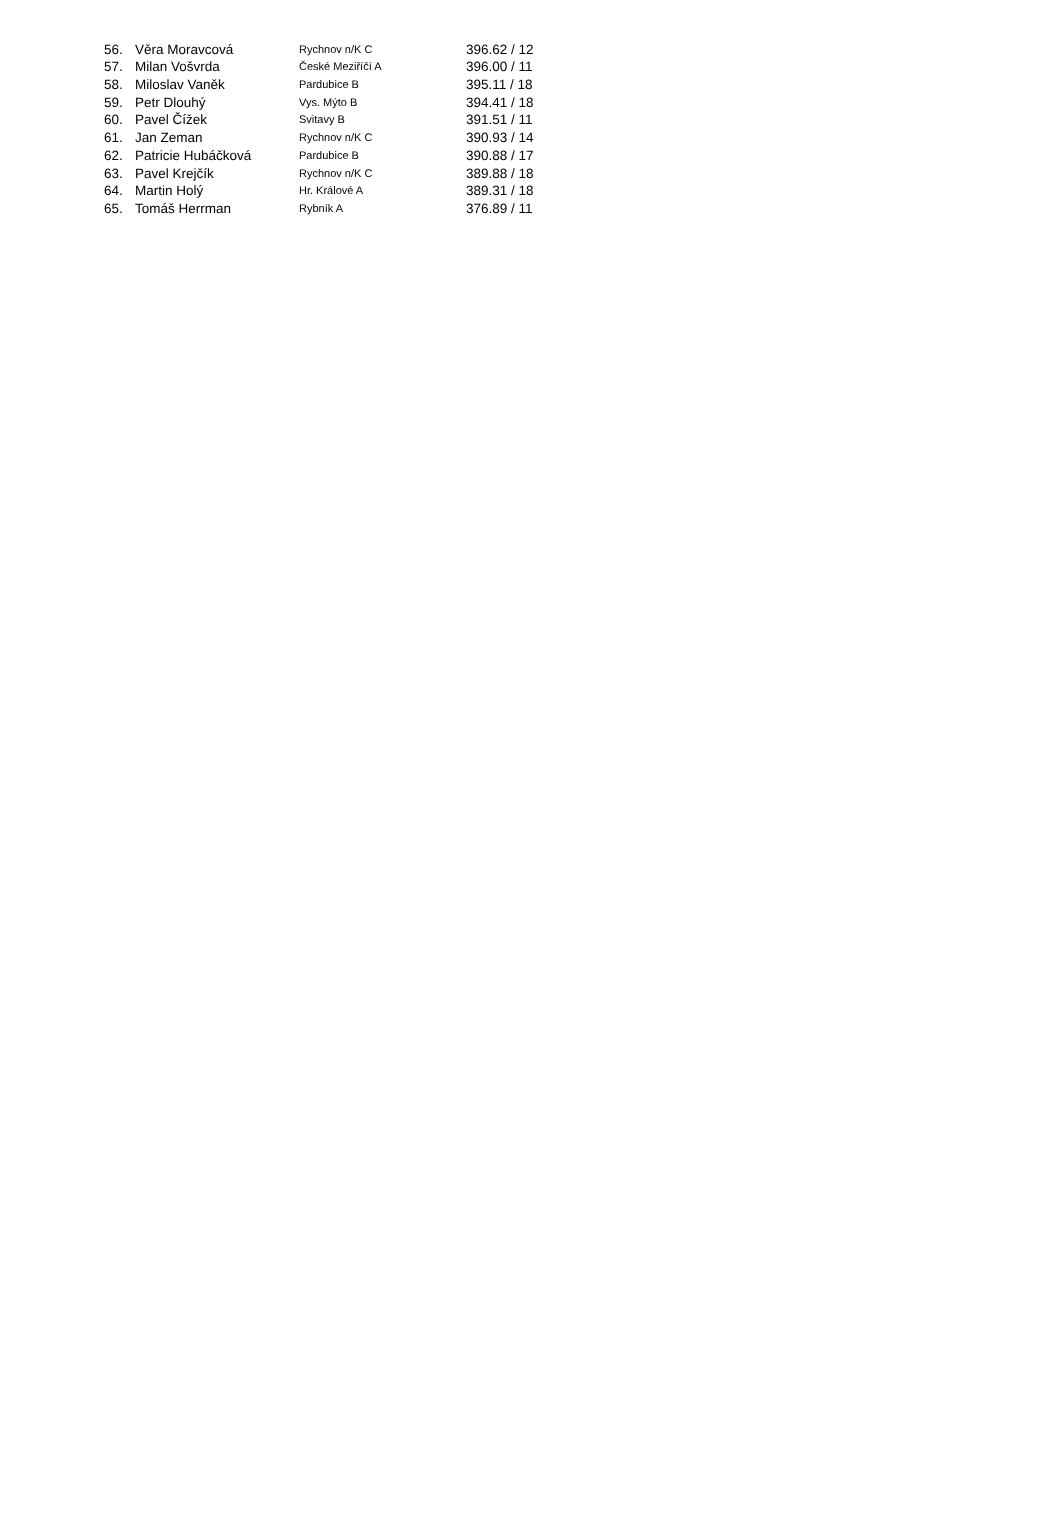| 56. | Věra Moravcová | Rychnov n/K C | 396.62 / 12 |
| 57. | Milan Vošvrda | České Meziříčí A | 396.00 / 11 |
| 58. | Miloslav Vaněk | Pardubice B | 395.11 / 18 |
| 59. | Petr Dlouhý | Vys. Mýto B | 394.41 / 18 |
| 60. | Pavel Čížek | Svitavy B | 391.51 / 11 |
| 61. | Jan Zeman | Rychnov n/K C | 390.93 / 14 |
| 62. | Patricie Hubáčková | Pardubice B | 390.88 / 17 |
| 63. | Pavel Krejčík | Rychnov n/K C | 389.88 / 18 |
| 64. | Martin Holý | Hr. Králové A | 389.31 / 18 |
| 65. | Tomáš Herrman | Rybník A | 376.89 / 11 |